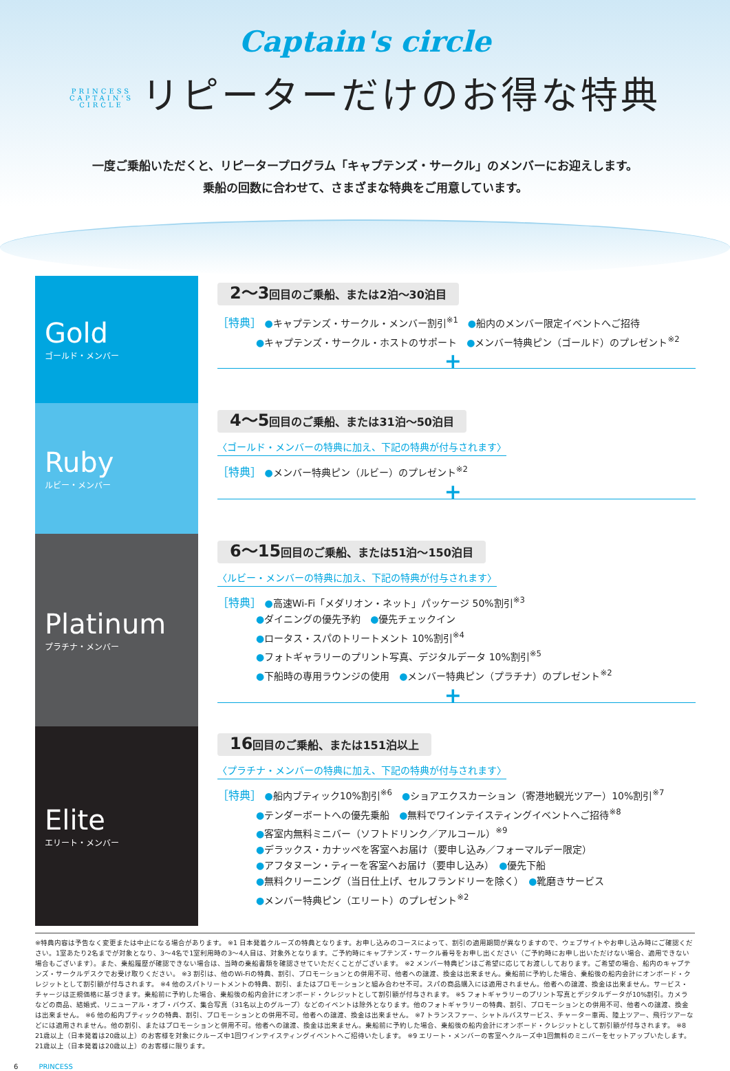Captain's circle
PRINCESS
CAPTAIN'S
CIRCLE リピーターだけのお得な特典
一度ご乗船いただくと、リピータープログラム「キャプテンズ・サークル」のメンバーにお迎えします。
乗船の回数に合わせて、さまざまな特典をご用意しています。
Gold
ゴールド・メンバー
2〜3回目のご乗船、または2泊〜30泊目
［特典］ ●キャプテンズ・サークル・メンバー割引<sup>※1</sup>　●船内のメンバー限定イベントへご招待
　　　　●キャプテンズ・サークル・ホストのサポート　●メンバー特典ピン（ゴールド）のプレゼント<sup>※2</sup>
+
Ruby
ルビー・メンバー
4〜5回目のご乗船、または31泊〜50泊目
〈ゴールド・メンバーの特典に加え、下記の特典が付与されます〉
［特典］ ●メンバー特典ピン（ルビー）のプレゼント<sup>※2</sup>
+
Platinum
プラチナ・メンバー
6〜15回目のご乗船、または51泊〜150泊目
〈ルビー・メンバーの特典に加え、下記の特典が付与されます〉
［特典］ ●高速Wi-Fi「メダリオン・ネット」パッケージ 50%割引<sup>※3</sup>
　　　　●ダイニングの優先予約　●優先チェックイン
　　　　●ロータス・スパのトリートメント 10%割引<sup>※4</sup>
　　　　●フォトギャラリーのプリント写真、デジタルデータ 10%割引<sup>※5</sup>
　　　　●下船時の専用ラウンジの使用　●メンバー特典ピン（プラチナ）のプレゼント<sup>※2</sup>
+
Elite
エリート・メンバー
16回目のご乗船、または151泊以上
〈プラチナ・メンバーの特典に加え、下記の特典が付与されます〉
［特典］ ●船内ブティック10%割引<sup>※6</sup>　●ショアエクスカーション（寄港地観光ツアー）10%割引<sup>※7</sup>
　　　　●テンダーボートへの優先乗船　●無料でワインテイスティングイベントへご招待<sup>※8</sup>
　　　　●客室内無料ミニバー（ソフトドリンク／アルコール）<sup>※9</sup>
　　　　●デラックス・カナッペを客室へお届け（要申し込み／フォーマルデー限定）
　　　　●アフタヌーン・ティーを客室へお届け（要申し込み）　●優先下船
　　　　●無料クリーニング（当日仕上げ、セルフランドリーを除く）　●靴磨きサービス
　　　　●メンバー特典ピン（エリート）のプレゼント<sup>※2</sup>
※特典内容は予告なく変更または中止になる場合があります。 ※1 日本発着クルーズの特典となります。お申し込みのコースによって、割引の適用期間が異なりますので、ウェブサイトやお申し込み時にご確認ください。1室あたり2名までが対象となり、3〜4名で1室利用時の3〜4人目は、対象外となります。ご予約時にキャプテンズ・サークル番号をお申し出ください（ご予約時にお申し出いただけない場合、適用できない場合もございます）。また、乗船履歴が確認できない場合は、当時の乗船書類を確認させていただくことがございます。 ※2 メンバー特典ピンはご希望に応じてお渡ししております。ご希望の場合、船内のキャプテンズ・サークルデスクでお受け取りください。 ※3 割引は、他のWi-Fiの特典、割引、プロモーションとの併用不可、他者への譲渡、換金は出来ません。乗船前に予約した場合、乗船後の船内会計にオンボード・クレジットとして割引額が付与されます。 ※4 他のスパトリートメントの特典、割引、またはプロモーションと組み合わせ不可。スパの商品購入には適用されません。他者への譲渡、換金は出来ません。サービス・チャージは正規価格に基づきます。乗船前に予約した場合、乗船後の船内会計にオンボード・クレジットとして割引額が付与されます。 ※5 フォトギャラリーのプリント写真とデジタルデータが10%割引。カメラなどの商品、結婚式、リニューアル・オブ・バウズ、集合写真（31名以上のグループ）などのイベントは除外となります。他のフォトギャラリーの特典、割引、プロモーションとの併用不可、他者への譲渡、換金は出来ません。 ※6 他の船内ブティックの特典、割引、プロモーションとの併用不可。他者への譲渡、換金は出来ません。 ※7 トランスファー、シャトルバスサービス、チャーター車両、陸上ツアー、飛行ツアーなどには適用されません。他の割引、またはプロモーションと併用不可。他者への譲渡、換金は出来ません。乗船前に予約した場合、乗船後の船内会計にオンボード・クレジットとして割引額が付与されます。 ※8 21歳以上（日本発着は20歳以上）のお客様を対象にクルーズ中1回ワインテイスティングイベントへご招待いたします。 ※9 エリート・メンバーの客室へクルーズ中1回無料のミニバーをセットアップいたします。21歳以上（日本発着は20歳以上）のお客様に限ります。
6　　　PRINCESS